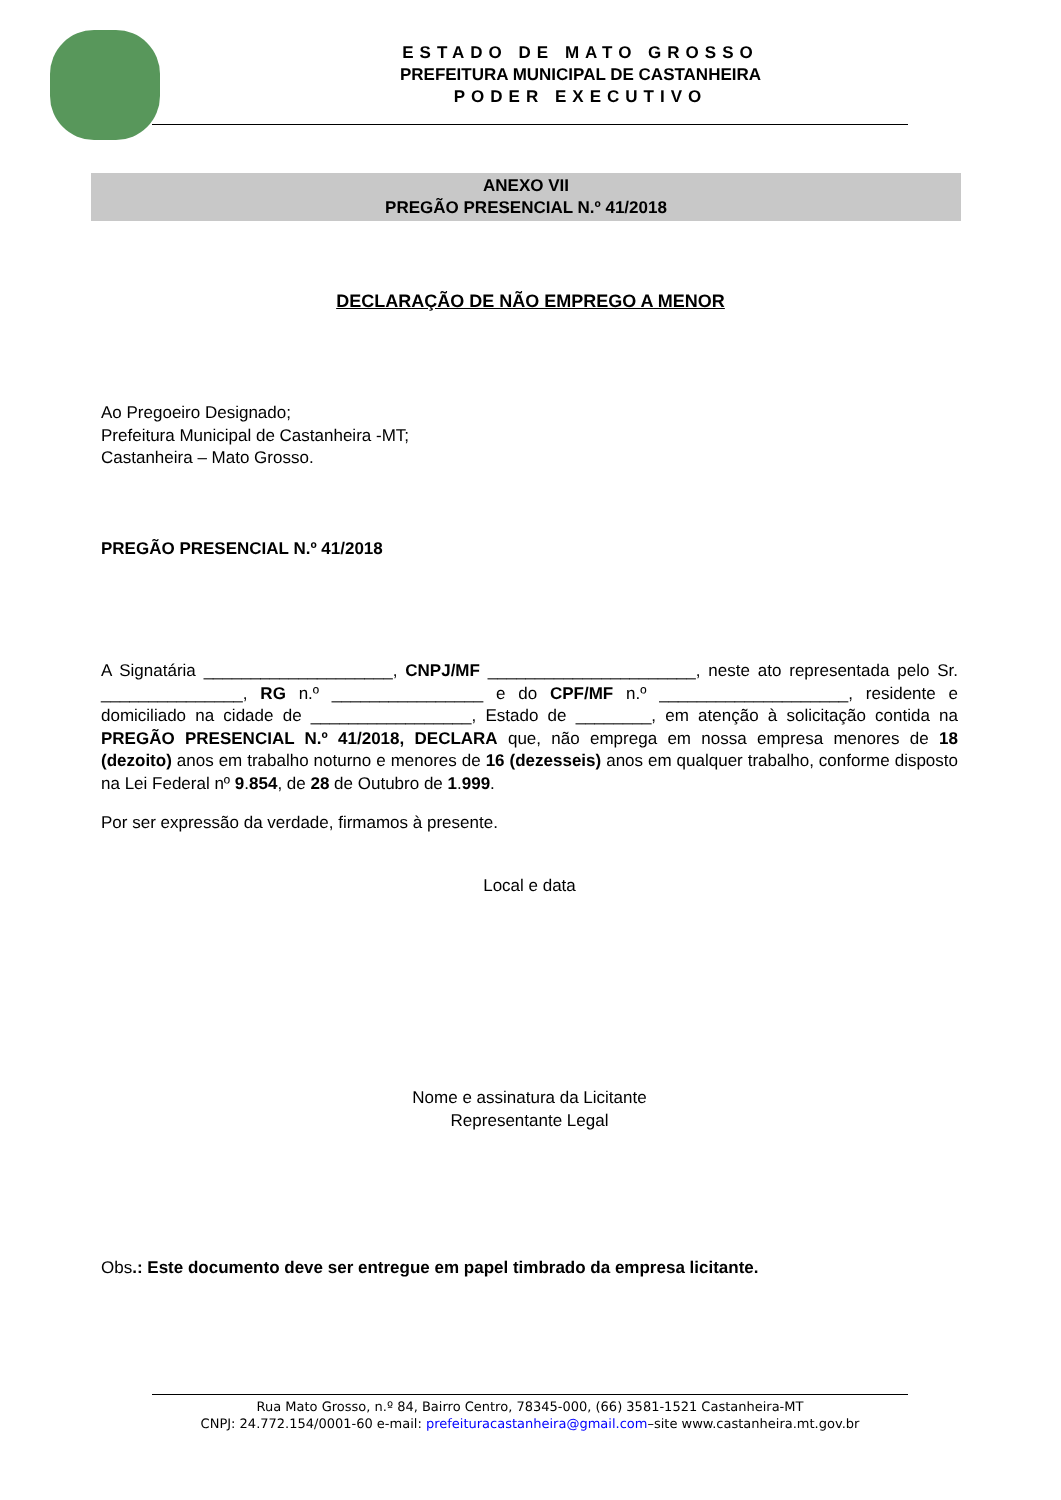ESTADO DE MATO GROSSO
PREFEITURA MUNICIPAL DE CASTANHEIRA
PODER EXECUTIVO
ANEXO VII
PREGÃO PRESENCIAL N.º 41/2018
DECLARAÇÃO DE NÃO EMPREGO A MENOR
Ao Pregoeiro Designado;
Prefeitura Municipal de Castanheira -MT;
Castanheira – Mato Grosso.
PREGÃO PRESENCIAL N.º 41/2018
A Signatária ____________________, CNPJ/MF ______________________, neste ato representada pelo Sr. _______________, RG n.º ________________ e do CPF/MF n.º ____________________, residente e domiciliado na cidade de _________________, Estado de ________, em atenção à solicitação contida na PREGÃO PRESENCIAL N.º 41/2018, DECLARA que, não emprega em nossa empresa menores de 18 (dezoito) anos em trabalho noturno e menores de 16 (dezesseis) anos em qualquer trabalho, conforme disposto na Lei Federal nº 9.854, de 28 de Outubro de 1.999.
Por ser expressão da verdade, firmamos à presente.
Local e data
Nome e assinatura da Licitante
Representante Legal
Obs.: Este documento deve ser entregue em papel timbrado da empresa licitante.
Rua Mato Grosso, n.º 84, Bairro Centro, 78345-000, (66) 3581-1521 Castanheira-MT
CNPJ: 24.772.154/0001-60 e-mail: prefeituracastanheira@gmail.com–site www.castanheira.mt.gov.br